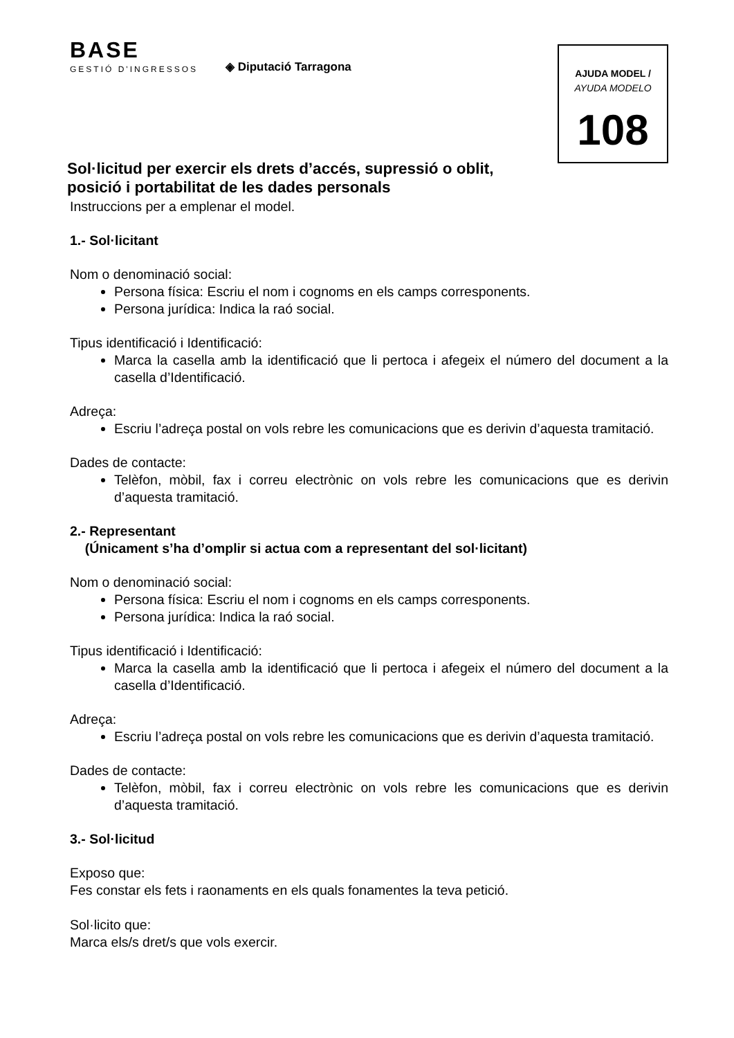BASE
GESTIÓ D'INGRESSOS
◈ Diputació Tarragona
AJUDA MODEL /
AYUDA MODELO
108
Sol·licitud per exercir els drets d’accés, supressió o oblit, posició i portabilitat de les dades personals
Instruccions per a emplenar el model.
1.- Sol·licitant
Nom o denominació social:
Persona física: Escriu el nom i cognoms en els camps corresponents.
Persona jurídica: Indica la raó social.
Tipus identificació i Identificació:
Marca la casella amb la identificació que li pertoca i afegeix el número del document a la casella d’Identificació.
Adreça:
Escriu l’adreça postal on vols rebre les comunicacions que es derivin d’aquesta tramitació.
Dades de contacte:
Telèfon, mòbil, fax i correu electrònic on vols rebre les comunicacions que es derivin d’aquesta tramitació.
2.- Representant
(Únicament s’ha d’omplir si actua com a representant del sol·licitant)
Nom o denominació social:
Persona física: Escriu el nom i cognoms en els camps corresponents.
Persona jurídica: Indica la raó social.
Tipus identificació i Identificació:
Marca la casella amb la identificació que li pertoca i afegeix el número del document a la casella d’Identificació.
Adreça:
Escriu l’adreça postal on vols rebre les comunicacions que es derivin d’aquesta tramitació.
Dades de contacte:
Telèfon, mòbil, fax i correu electrònic on vols rebre les comunicacions que es derivin d’aquesta tramitació.
3.- Sol·licitud
Exposo que:
Fes constar els fets i raonaments en els quals fonamentes la teva petició.
Sol·licito que:
Marca els/s dret/s que vols exercir.